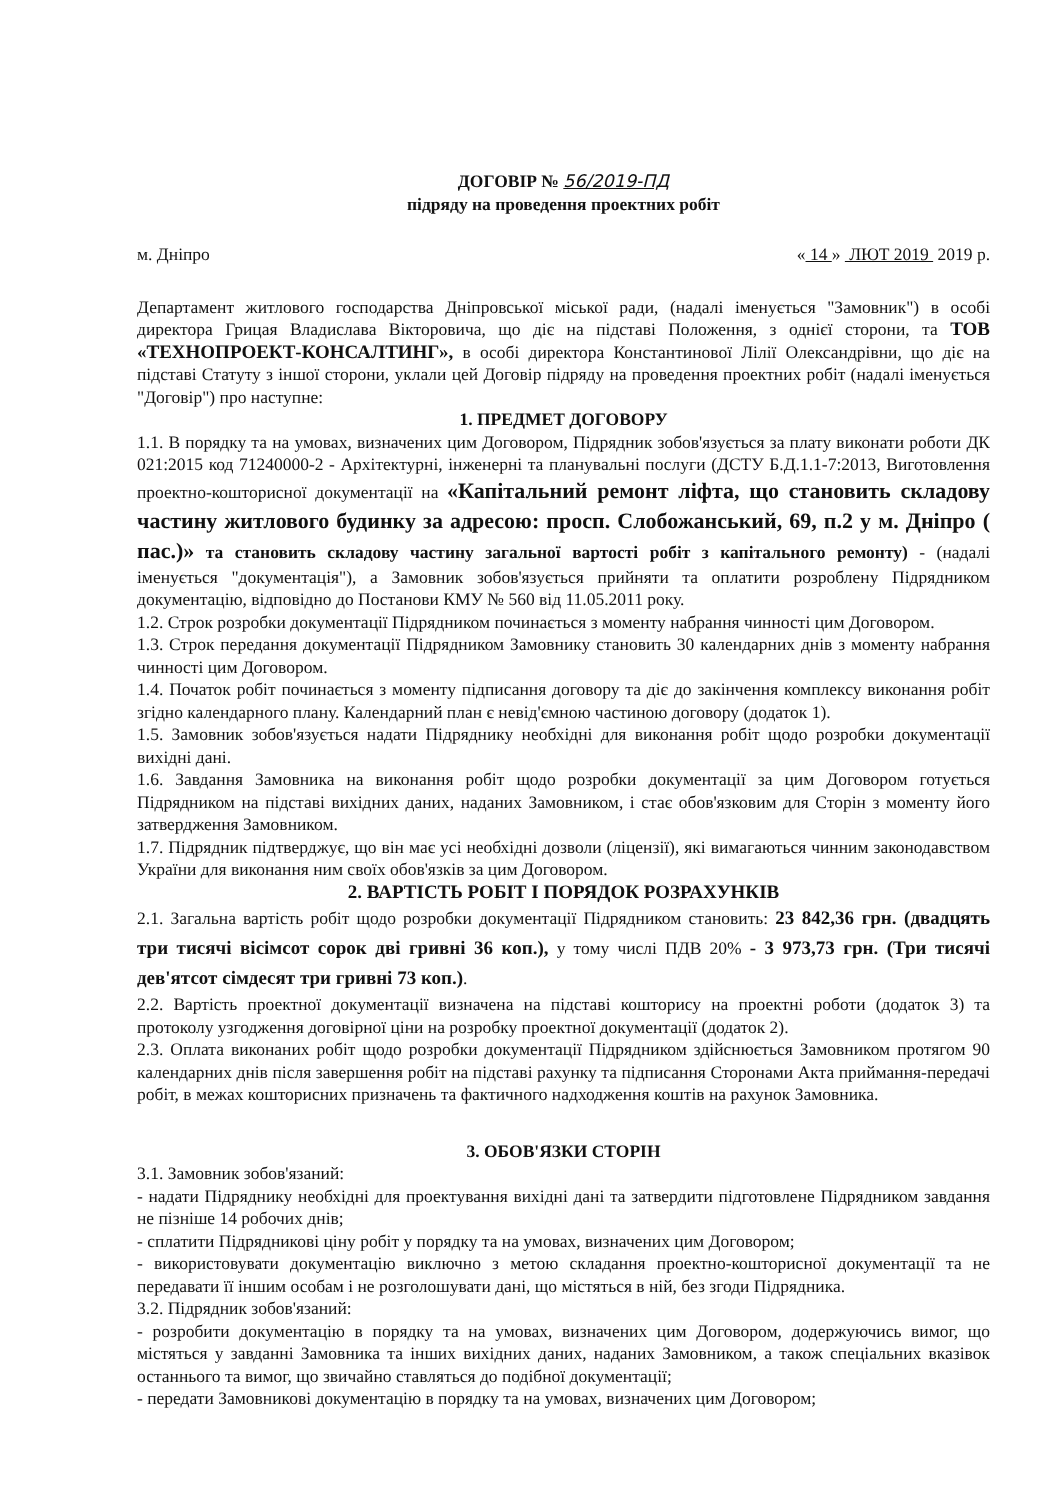ДОГОВІР № 56/2019-ПД
підряду на проведення проектних робіт
м. Дніпро « 14 » ЛЮТ 2019 2019 р.
Департамент житлового господарства Дніпровської міської ради, (надалі іменується "Замовник") в особі директора Грицая Владислава Вікторовича, що діє на підставі Положення, з однієї сторони, та ТОВ «ТЕХНОПРОЕКТ-КОНСАЛТИНГ», в особі директора Константинової Лілії Олександрівни, що діє на підставі Статуту з іншої сторони, уклали цей Договір підряду на проведення проектних робіт (надалі іменується "Договір") про наступне:
1. ПРЕДМЕТ ДОГОВОРУ
1.1. В порядку та на умовах, визначених цим Договором, Підрядник зобов'язується за плату виконати роботи ДК 021:2015 код 71240000-2 - Архітектурні, інженерні та планувальні послуги (ДСТУ Б.Д.1.1-7:2013, Виготовлення проектно-кошторисної документації на «Капітальний ремонт ліфта, що становить складову частину житлового будинку за адресою: просп. Слобожанський, 69, п.2 у м. Дніпро ( пас.)» та становить складову частину загальної вартості робіт з капітального ремонту) - (надалі іменується "документація"), а Замовник зобов'язується прийняти та оплатити розроблену Підрядником документацію, відповідно до Постанови КМУ № 560 від 11.05.2011 року.
1.2. Строк розробки документації Підрядником починається з моменту набрання чинності цим Договором.
1.3. Строк передання документації Підрядником Замовнику становить 30 календарних днів з моменту набрання чинності цим Договором.
1.4. Початок робіт починається з моменту підписання договору та діє до закінчення комплексу виконання робіт згідно календарного плану. Календарний план є невід'ємною частиною договору (додаток 1).
1.5. Замовник зобов'язується надати Підряднику необхідні для виконання робіт щодо розробки документації вихідні дані.
1.6. Завдання Замовника на виконання робіт щодо розробки документації за цим Договором готується Підрядником на підставі вихідних даних, наданих Замовником, і стає обов'язковим для Сторін з моменту його затвердження Замовником.
1.7. Підрядник підтверджує, що він має усі необхідні дозволи (ліцензії), які вимагаються чинним законодавством України для виконання ним своїх обов'язків за цим Договором.
2. ВАРТІСТЬ РОБІТ І ПОРЯДОК РОЗРАХУНКІВ
2.1. Загальна вартість робіт щодо розробки документації Підрядником становить: 23 842,36 грн. (двадцять три тисячі вісімсот сорок дві гривні 36 коп.), у тому числі ПДВ 20% - 3 973,73 грн. (Три тисячі дев'ятсот сімдесят три гривні 73 коп.).
2.2. Вартість проектної документації визначена на підставі кошторису на проектні роботи (додаток 3) та протоколу узгодження договірної ціни на розробку проектної документації (додаток 2).
2.3. Оплата виконаних робіт щодо розробки документації Підрядником здійснюється Замовником протягом 90 календарних днів після завершення робіт на підставі рахунку та підписання Сторонами Акта приймання-передачі робіт, в межах кошторисних призначень та фактичного надходження коштів на рахунок Замовника.
3. ОБОВ'ЯЗКИ СТОРІН
3.1. Замовник зобов'язаний:
- надати Підряднику необхідні для проектування вихідні дані та затвердити підготовлене Підрядником завдання не пізніше 14 робочих днів;
- сплатити Підрядникові ціну робіт у порядку та на умовах, визначених цим Договором;
- використовувати документацію виключно з метою складання проектно-кошторисної документації та не передавати її іншим особам і не розголошувати дані, що містяться в ній, без згоди Підрядника.
3.2. Підрядник зобов'язаний:
- розробити документацію в порядку та на умовах, визначених цим Договором, додержуючись вимог, що містяться у завданні Замовника та інших вихідних даних, наданих Замовником, а також спеціальних вказівок останнього та вимог, що звичайно ставляться до подібної документації;
- передати Замовникові документацію в порядку та на умовах, визначених цим Договором;